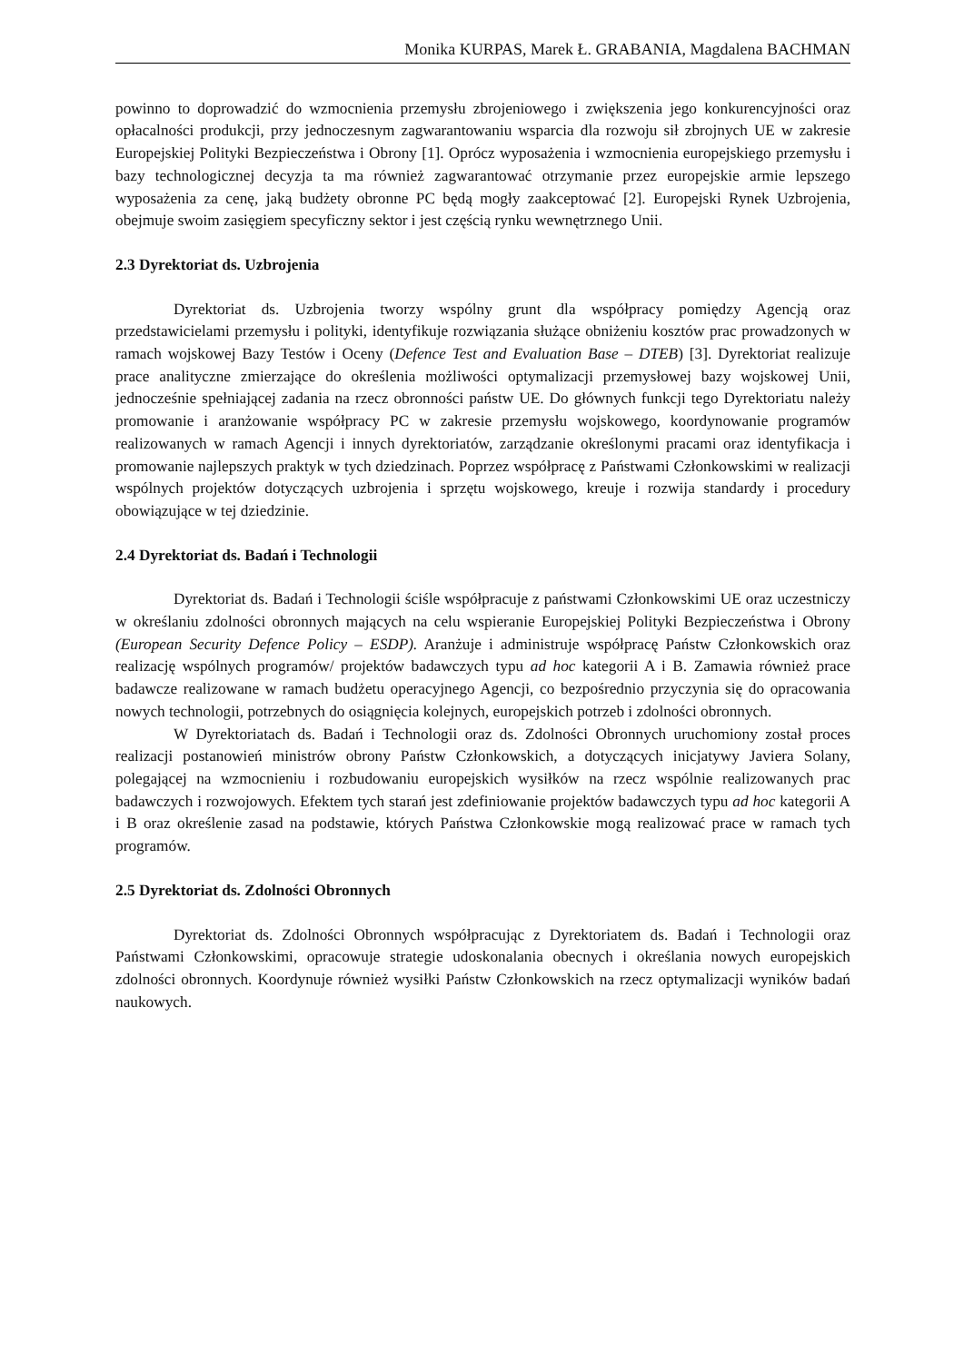Monika KURPAS, Marek Ł. GRABANIA, Magdalena BACHMAN
powinno to doprowadzić do wzmocnienia przemysłu zbrojeniowego i zwiększenia jego konkurencyjności oraz opłacalności produkcji, przy jednoczesnym zagwarantowaniu wsparcia dla rozwoju sił zbrojnych UE w zakresie Europejskiej Polityki Bezpieczeństwa i Obrony [1]. Oprócz wyposażenia i wzmocnienia europejskiego przemysłu i bazy technologicznej decyzja ta ma również zagwarantować otrzymanie przez europejskie armie lepszego wyposażenia za cenę, jaką budżety obronne PC będą mogły zaakceptować [2]. Europejski Rynek Uzbrojenia, obejmuje swoim zasięgiem specyficzny sektor i jest częścią rynku wewnętrznego Unii.
2.3 Dyrektoriat ds. Uzbrojenia
Dyrektoriat ds. Uzbrojenia tworzy wspólny grunt dla współpracy pomiędzy Agencją oraz przedstawicielami przemysłu i polityki, identyfikuje rozwiązania służące obniżeniu kosztów prac prowadzonych w ramach wojskowej Bazy Testów i Oceny (Defence Test and Evaluation Base – DTEB) [3]. Dyrektoriat realizuje prace analityczne zmierzające do określenia możliwości optymalizacji przemysłowej bazy wojskowej Unii, jednocześnie spełniającej zadania na rzecz obronności państw UE. Do głównych funkcji tego Dyrektoriatu należy promowanie i aranżowanie współpracy PC w zakresie przemysłu wojskowego, koordynowanie programów realizowanych w ramach Agencji i innych dyrektoriatów, zarządzanie określonymi pracami oraz identyfikacja i promowanie najlepszych praktyk w tych dziedzinach. Poprzez współpracę z Państwami Członkowskimi w realizacji wspólnych projektów dotyczących uzbrojenia i sprzętu wojskowego, kreuje i rozwija standardy i procedury obowiązujące w tej dziedzinie.
2.4 Dyrektoriat ds. Badań i Technologii
Dyrektoriat ds. Badań i Technologii ściśle współpracuje z państwami Członkowskimi UE oraz uczestniczy w określaniu zdolności obronnych mających na celu wspieranie Europejskiej Polityki Bezpieczeństwa i Obrony (European Security Defence Policy – ESDP). Aranżuje i administruje współpracę Państw Członkowskich oraz realizację wspólnych programów/ projektów badawczych typu ad hoc kategorii A i B. Zamawia również prace badawcze realizowane w ramach budżetu operacyjnego Agencji, co bezpośrednio przyczynia się do opracowania nowych technologii, potrzebnych do osiągnięcia kolejnych, europejskich potrzeb i zdolności obronnych.
W Dyrektoriatach ds. Badań i Technologii oraz ds. Zdolności Obronnych uruchomiony został proces realizacji postanowień ministrów obrony Państw Członkowskich, a dotyczących inicjatywy Javiera Solany, polegającej na wzmocnieniu i rozbudowaniu europejskich wysiłków na rzecz wspólnie realizowanych prac badawczych i rozwojowych. Efektem tych starań jest zdefiniowanie projektów badawczych typu ad hoc kategorii A i B oraz określenie zasad na podstawie, których Państwa Członkowskie mogą realizować prace w ramach tych programów.
2.5 Dyrektoriat ds. Zdolności Obronnych
Dyrektoriat ds. Zdolności Obronnych współpracując z Dyrektoriatem ds. Badań i Technologii oraz Państwami Członkowskimi, opracowuje strategie udoskonalania obecnych i określania nowych europejskich zdolności obronnych. Koordynuje również wysiłki Państw Członkowskich na rzecz optymalizacji wyników badań naukowych.